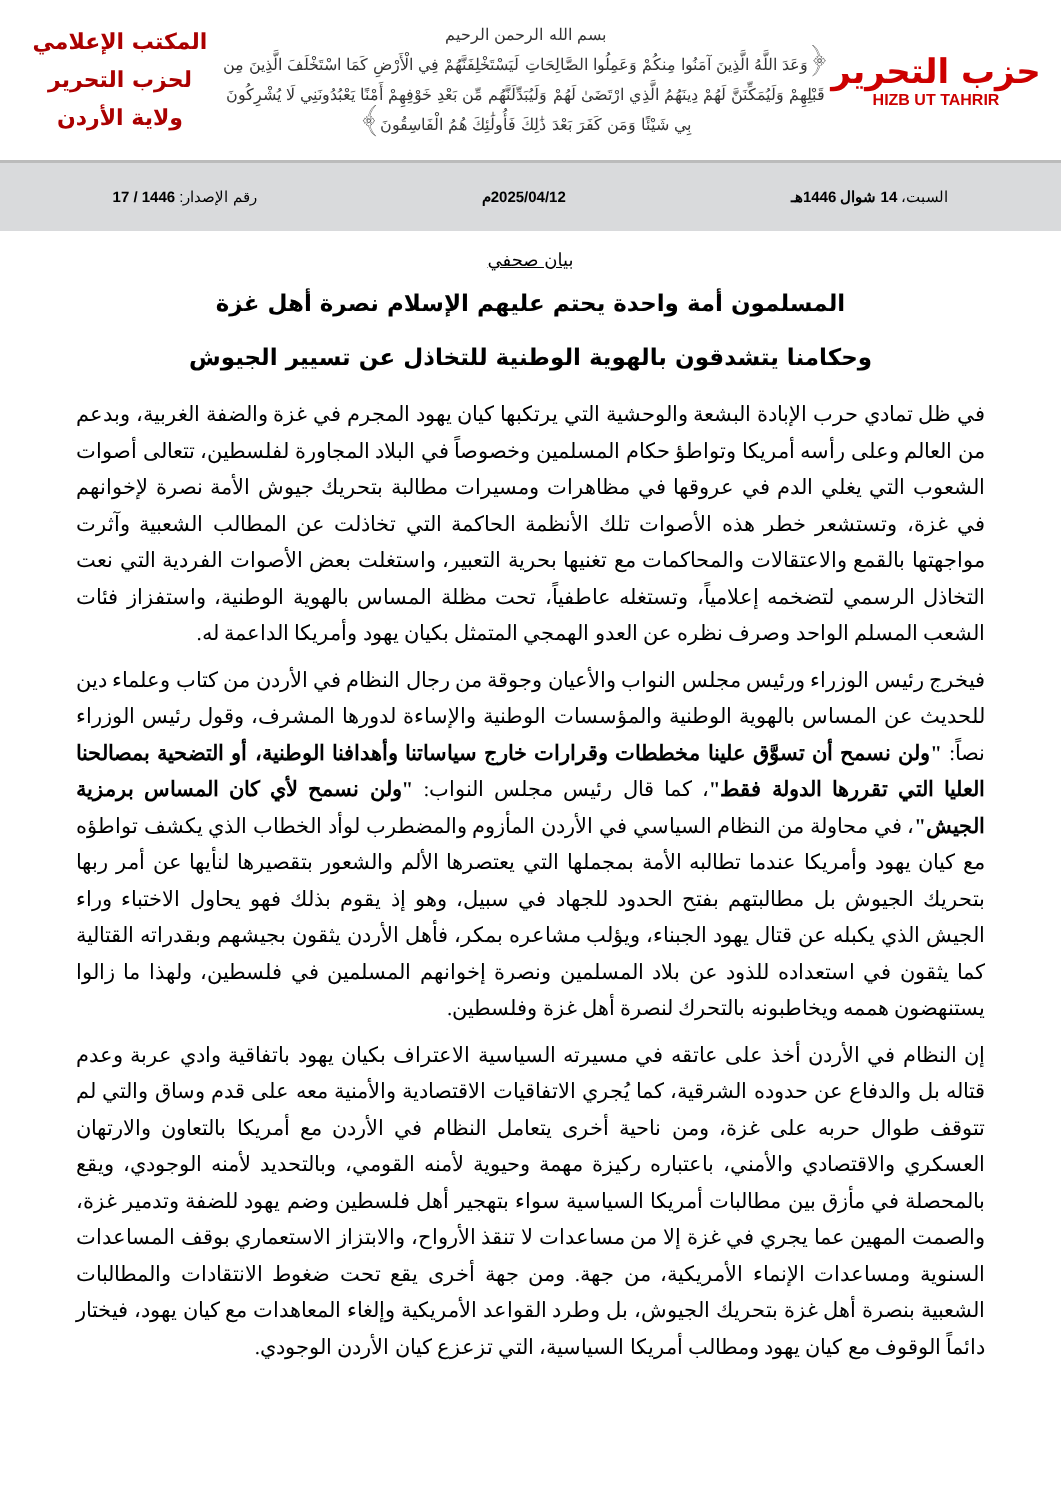حزب التحرير
HIZB UT TAHRIR
بسم الله الرحمن الرحيم
﴿وَعَدَ اللَّهُ الَّذِينَ آمَنُوا مِنكُمْ وَعَمِلُوا الصَّالِحَاتِ لَيَسْتَخْلِفَنَّهُمْ فِي الْأَرْضِ كَمَا اسْتَخْلَفَ الَّذِينَ مِن قَبْلِهِمْ وَلَيُمَكِّنَنَّ لَهُمْ دِينَهُمُ الَّذِي ارْتَضَىٰ لَهُمْ وَلَيُبَدِّلَنَّهُم مِّن بَعْدِ خَوْفِهِمْ أَمْنًا يَعْبُدُونَنِي لَا يُشْرِكُونَ بِي شَيْئًا وَمَن كَفَرَ بَعْدَ ذَٰلِكَ فَأُولَٰئِكَ هُمُ الْفَاسِقُونَ﴾
المكتب الإعلامي
لحزب التحرير
ولاية الأردن
السبت، 14 شوال 1446هـ 2025/04/12م رقم الإصدار: 1446 / 17
بيان صحفي
المسلمون أمة واحدة يحتم عليهم الإسلام نصرة أهل غزة
وحكامنا يتشدقون بالهوية الوطنية للتخاذل عن تسيير الجيوش
في ظل تمادي حرب الإبادة البشعة والوحشية التي يرتكبها كيان يهود المجرم في غزة والضفة الغربية، وبدعم من العالم وعلى رأسه أمريكا وتواطؤ حكام المسلمين وخصوصاً في البلاد المجاورة لفلسطين، تتعالى أصوات الشعوب التي يغلي الدم في عروقها في مظاهرات ومسيرات مطالبة بتحريك جيوش الأمة نصرة لإخوانهم في غزة، وتستشعر خطر هذه الأصوات تلك الأنظمة الحاكمة التي تخاذلت عن المطالب الشعبية وآثرت مواجهتها بالقمع والاعتقالات والمحاكمات مع تغنيها بحرية التعبير، واستغلت بعض الأصوات الفردية التي نعت التخاذل الرسمي لتضخمه إعلامياً، وتستغله عاطفياً، تحت مظلة المساس بالهوية الوطنية، واستفزاز فئات الشعب المسلم الواحد وصرف نظره عن العدو الهمجي المتمثل بكيان يهود وأمريكا الداعمة له.
فيخرج رئيس الوزراء ورئيس مجلس النواب والأعيان وجوقة من رجال النظام في الأردن من كتاب وعلماء دين للحديث عن المساس بالهوية الوطنية والمؤسسات الوطنية والإساءة لدورها المشرف، وقول رئيس الوزراء نصاً: "ولن نسمح أن تسوَّق علينا مخططات وقرارات خارج سياساتنا وأهدافنا الوطنية، أو التضحية بمصالحنا العليا التي تقررها الدولة فقط"، كما قال رئيس مجلس النواب: "ولن نسمح لأي كان المساس برمزية الجيش"، في محاولة من النظام السياسي في الأردن المأزوم والمضطرب لوأد الخطاب الذي يكشف تواطؤه مع كيان يهود وأمريكا عندما تطالبه الأمة بمجملها التي يعتصرها الألم والشعور بتقصيرها لنأيها عن أمر ربها بتحريك الجيوش بل مطالبتهم بفتح الحدود للجهاد في سبيل، وهو إذ يقوم بذلك فهو يحاول الاختباء وراء الجيش الذي يكبله عن قتال يهود الجبناء، ويؤلب مشاعره بمكر، فأهل الأردن يثقون بجيشهم وبقدراته القتالية كما يثقون في استعداده للذود عن بلاد المسلمين ونصرة إخوانهم المسلمين في فلسطين، ولهذا ما زالوا يستنهضون هممه ويخاطبونه بالتحرك لنصرة أهل غزة وفلسطين.
إن النظام في الأردن أخذ على عاتقه في مسيرته السياسية الاعتراف بكيان يهود باتفاقية وادي عربة وعدم قتاله بل والدفاع عن حدوده الشرقية، كما يُجري الاتفاقيات الاقتصادية والأمنية معه على قدم وساق والتي لم تتوقف طوال حربه على غزة، ومن ناحية أخرى يتعامل النظام في الأردن مع أمريكا بالتعاون والارتهان العسكري والاقتصادي والأمني، باعتباره ركيزة مهمة وحيوية لأمنه القومي، وبالتحديد لأمنه الوجودي، ويقع بالمحصلة في مأزق بين مطالبات أمريكا السياسية سواء بتهجير أهل فلسطين وضم يهود للضفة وتدمير غزة، والصمت المهين عما يجري في غزة إلا من مساعدات لا تنقذ الأرواح، والابتزاز الاستعماري بوقف المساعدات السنوية ومساعدات الإنماء الأمريكية، من جهة. ومن جهة أخرى يقع تحت ضغوط الانتقادات والمطالبات الشعبية بنصرة أهل غزة بتحريك الجيوش، بل وطرد القواعد الأمريكية وإلغاء المعاهدات مع كيان يهود، فيختار دائماً الوقوف مع كيان يهود ومطالب أمريكا السياسية، التي تزعزع كيان الأردن الوجودي.